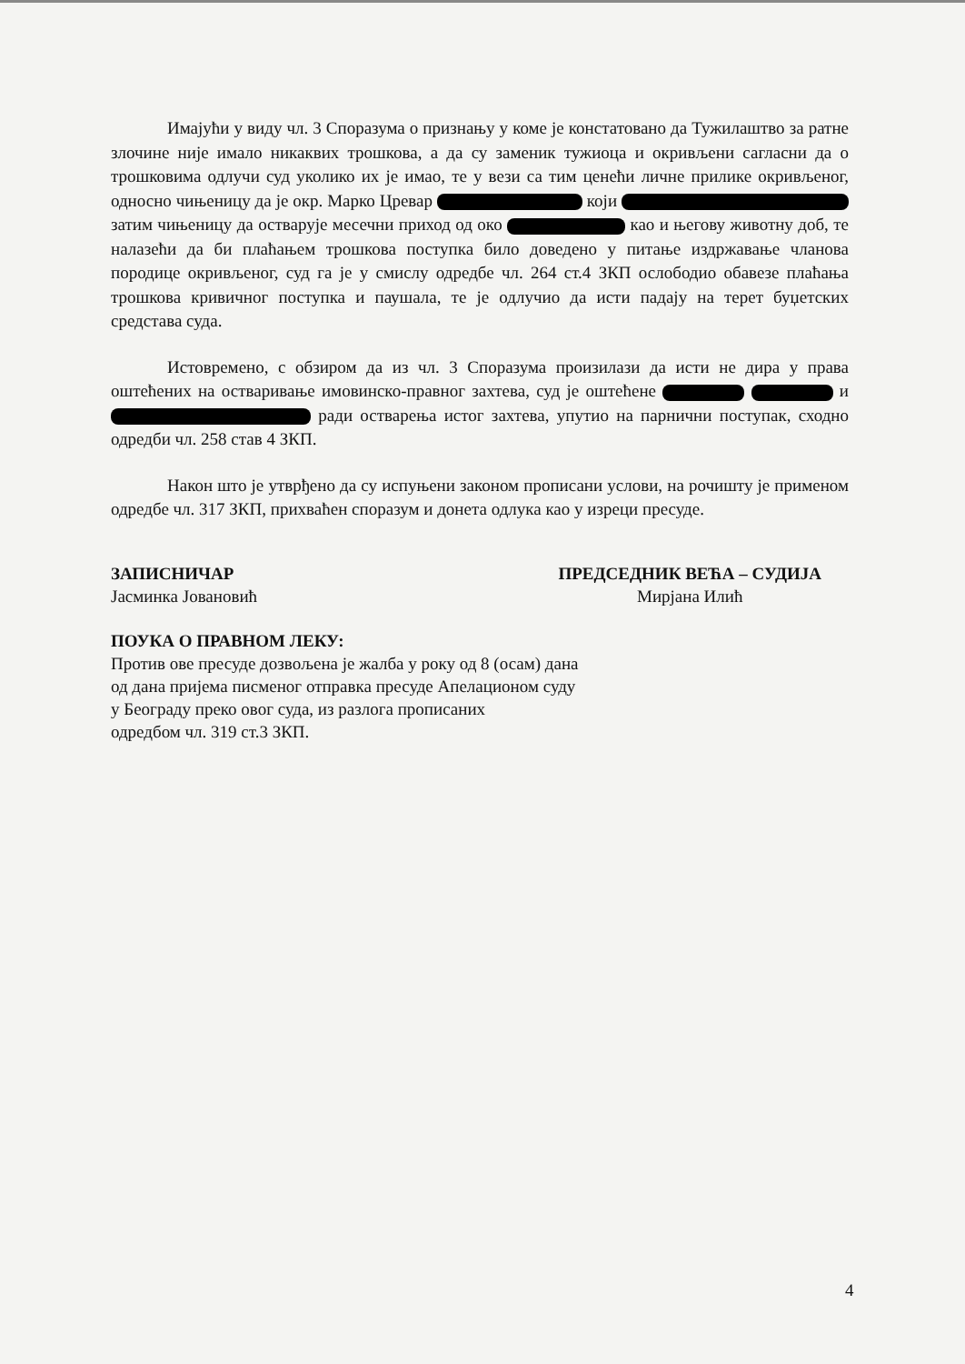Имајући у виду чл. 3 Споразума о признању у коме је констатовано да Тужилаштво за ратне злочине није имало никаквих трошкова, а да су заменик тужиоца и окривљени сагласни да о трошковима одлучи суд уколико их је имао, те у вези са тим ценећи личне прилике окривљеног, односно чињеницу да је окр. Марко Цревар који затим чињеницу да остварује месечни приход од око као и његову животну доб, те налазећи да би плаћањем трошкова поступка било доведено у питање издржавање чланова породице окривљеног, суд га је у смислу одредбе чл. 264 ст.4 ЗКП ослободио обавезе плаћања трошкова кривичног поступка и паушала, те је одлучио да исти падају на терет буџетских средстава суда.
Истовремено, с обзиром да из чл. 3 Споразума произилази да исти не дира у права оштећених на остваривање имовинско-правног захтева, суд је оштећене и ради остварења истог захтева, упутио на парнични поступак, сходно одредби чл. 258 став 4 ЗКП.
Након што је утврђено да су испуњени законом прописани услови, на рочишту је применом одредбе чл. 317 ЗКП, прихваћен споразум и донета одлука као у изреци пресуде.
ЗАПИСНИЧАР
Јасминка Јовановић
ПРЕДСЕДНИК ВЕЋА – СУДИЈА
Мирјана Илић
ПОУКА О ПРАВНОМ ЛЕКУ:
Против ове пресуде дозвољена је жалба у року од 8 (осам) дана
од дана пријема писменог отправка пресуде Апелационом суду
у Београду преко овог суда, из разлога прописаних
одредбом чл. 319 ст.3 ЗКП.
4